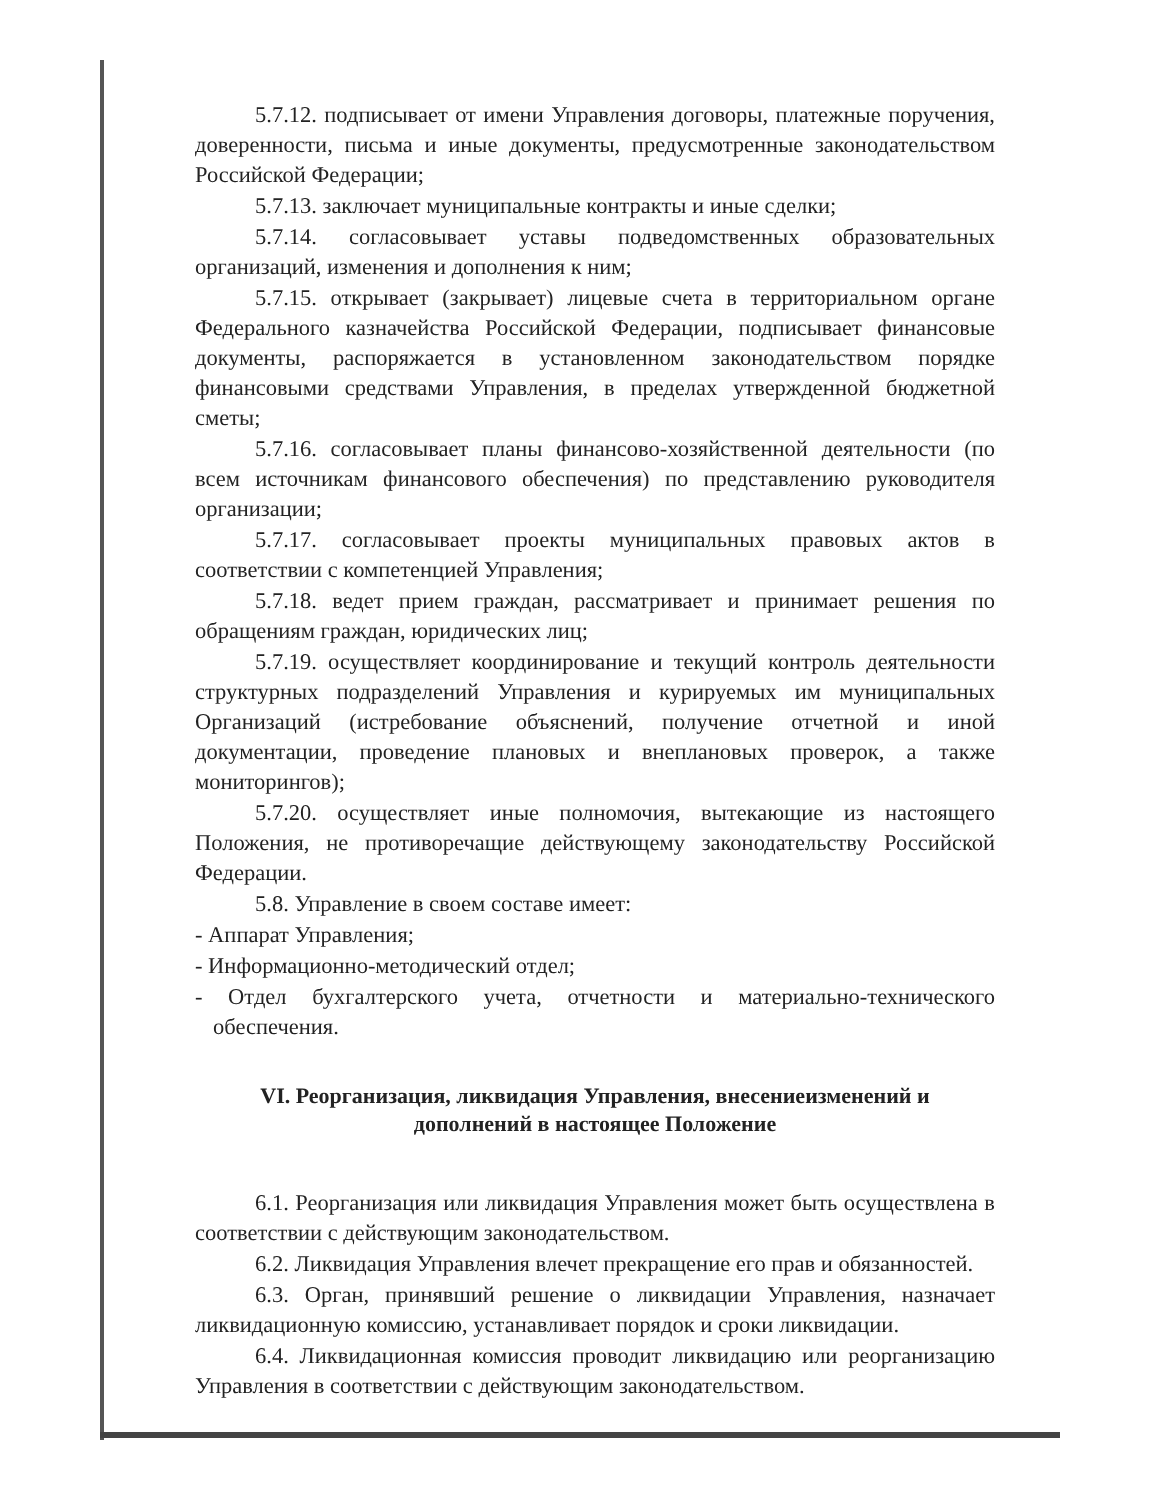5.7.12. подписывает от имени Управления договоры, платежные поручения, доверенности, письма и иные документы, предусмотренные законодательством Российской Федерации;
5.7.13. заключает муниципальные контракты и иные сделки;
5.7.14. согласовывает уставы подведомственных образовательных организаций, изменения и дополнения к ним;
5.7.15. открывает (закрывает) лицевые счета в территориальном органе Федерального казначейства Российской Федерации, подписывает финансовые документы, распоряжается в установленном законодательством порядке финансовыми средствами Управления, в пределах утвержденной бюджетной сметы;
5.7.16. согласовывает планы финансово-хозяйственной деятельности (по всем источникам финансового обеспечения) по представлению руководителя организации;
5.7.17. согласовывает проекты муниципальных правовых актов в соответствии с компетенцией Управления;
5.7.18. ведет прием граждан, рассматривает и принимает решения по обращениям граждан, юридических лиц;
5.7.19. осуществляет координирование и текущий контроль деятельности структурных подразделений Управления и курируемых им муниципальных Организаций (истребование объяснений, получение отчетной и иной документации, проведение плановых и внеплановых проверок, а также мониторингов);
5.7.20. осуществляет иные полномочия, вытекающие из настоящего Положения, не противоречащие действующему законодательству Российской Федерации.
5.8. Управление в своем составе имеет:
- Аппарат Управления;
- Информационно-методический отдел;
- Отдел бухгалтерского учета, отчетности и материально-технического обеспечения.
VI. Реорганизация, ликвидация Управления, внесениеизменений и дополнений в настоящее Положение
6.1. Реорганизация или ликвидация Управления может быть осуществлена в соответствии с действующим законодательством.
6.2. Ликвидация Управления влечет прекращение его прав и обязанностей.
6.3. Орган, принявший решение о ликвидации Управления, назначает ликвидационную комиссию, устанавливает порядок и сроки ликвидации.
6.4. Ликвидационная комиссия проводит ликвидацию или реорганизацию Управления в соответствии с действующим законодательством.